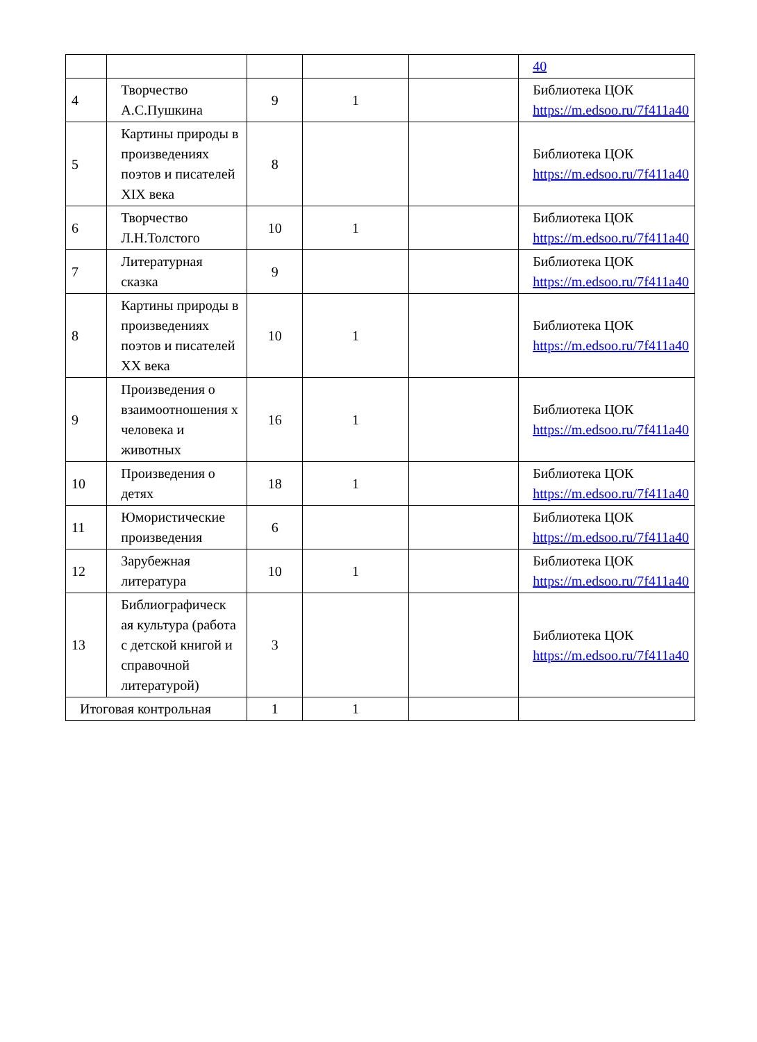| | | | | | 40 |
| 4 | Творчество А.С.Пушкина | 9 | 1 | | Библиотека ЦОК https://m.edsoo.ru/7f411a40 |
| 5 | Картины природы в произведениях поэтов и писателей XIX века | 8 | | | Библиотека ЦОК https://m.edsoo.ru/7f411a40 |
| 6 | Творчество Л.Н.Толстого | 10 | 1 | | Библиотека ЦОК https://m.edsoo.ru/7f411a40 |
| 7 | Литературная сказка | 9 | | | Библиотека ЦОК https://m.edsoo.ru/7f411a40 |
| 8 | Картины природы в произведениях поэтов и писателей XX века | 10 | 1 | | Библиотека ЦОК https://m.edsoo.ru/7f411a40 |
| 9 | Произведения о взаимоотношения х человека и животных | 16 | 1 | | Библиотека ЦОК https://m.edsoo.ru/7f411a40 |
| 10 | Произведения о детях | 18 | 1 | | Библиотека ЦОК https://m.edsoo.ru/7f411a40 |
| 11 | Юмористические произведения | 6 | | | Библиотека ЦОК https://m.edsoo.ru/7f411a40 |
| 12 | Зарубежная литература | 10 | 1 | | Библиотека ЦОК https://m.edsoo.ru/7f411a40 |
| 13 | Библиографическ ая культура (работа с детской книгой и справочной литературой) | 3 | | | Библиотека ЦОК https://m.edsoo.ru/7f411a40 |
| Итоговая контрольная | | 1 | 1 | | |